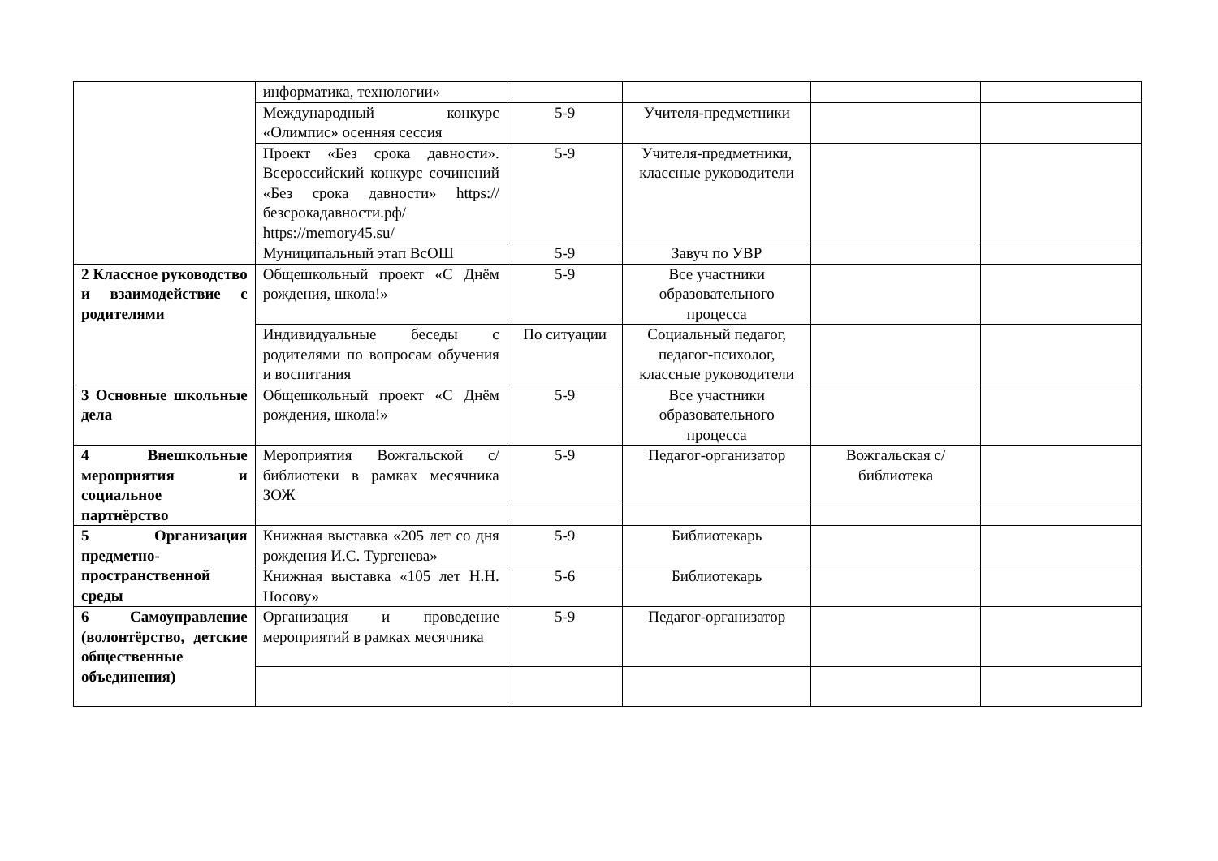| | информатика, технологии» | | | | |
| | Международный конкурс «Олимпис» осенняя сессия | 5-9 | Учителя-предметники | | |
| | Проект «Без срока давности». Всероссийский конкурс сочинений «Без срока давности» https://безсрокадавности.рф/ https://memory45.su/ | 5-9 | Учителя-предметники, классные руководители | | |
| | Муниципальный этап ВсОШ | 5-9 | Завуч по УВР | | |
| 2 Классное руководство и взаимодействие с родителями | Общешкольный проект «С Днём рождения, школа!» | 5-9 | Все участники образовательного процесса | | |
| | Индивидуальные беседы с родителями по вопросам обучения и воспитания | По ситуации | Социальный педагог, педагог-психолог, классные руководители | | |
| 3 Основные школьные дела | Общешкольный проект «С Днём рождения, школа!» | 5-9 | Все участники образовательного процесса | | |
| 4 Внешкольные мероприятия и социальное партнёрство | Мероприятия Вожгальской с/библиотеки в рамках месячника ЗОЖ | 5-9 | Педагог-организатор | Вожгальская с/библиотека | |
| 5 Организация предметно-пространственной среды | Книжная выставка «205 лет со дня рождения И.С. Тургенева» | 5-9 | Библиотекарь | | |
| | Книжная выставка «105 лет Н.Н. Носову» | 5-6 | Библиотекарь | | |
| 6 Самоуправление (волонтёрство, детские общественные объединения) | Организация и проведение мероприятий в рамках месячника | 5-9 | Педагог-организатор | | |